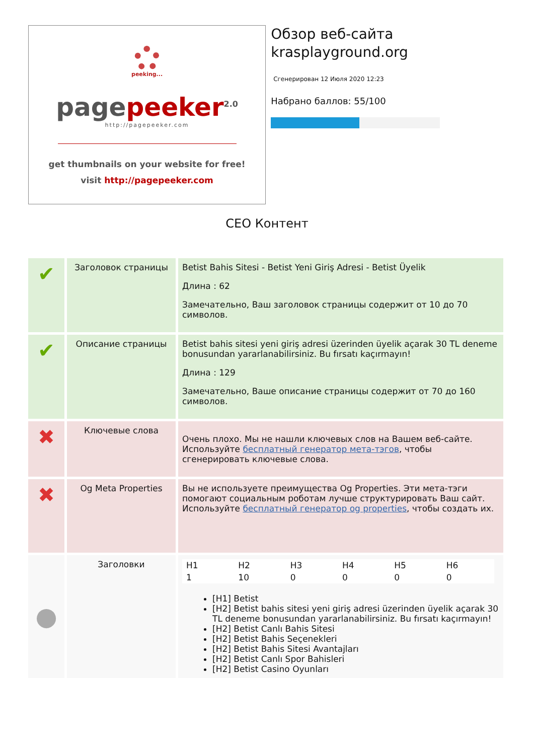peeking...
page peeker<sup>2.0</sup>
http://pagepeeker.com
get thumbnails on your website for free!
visit http://pagepeeker.com
Обзор веб-сайта krasplayground.org
Сгенерирован 12 Июля 2020 12:23
Набрано баллов: 55/100
СЕО Контент
| ✔ | Заголовок страницы | Betist Bahis Sitesi - Betist Yeni Giriş Adresi - Betist Üyelik Длина : 62 Замечательно, Ваш заголовок страницы содержит от 10 до 70 символов. |
| ✔ | Описание страницы | Betist bahis sitesi yeni giriş adresi üzerinden üyelik açarak 30 TL deneme bonusundan yararlanabilirsiniz. Bu fırsatı kaçırmayın! Длина : 129 Замечательно, Ваше описание страницы содержит от 70 до 160 символов. |
| ✖ | Ключевые слова | Очень плохо. Мы не нашли ключевых слов на Вашем веб-сайте. Используйте бесплатный генератор мета-тэгов , чтобы сгенерировать ключевые слова. |
| ✖ | Og Meta Properties | Вы не используете преимущества Og Properties. Эти мета-тэги помогают социальным роботам лучше структурировать Ваш сайт. Используйте бесплатный генератор og properties , чтобы создать их. |
| ● | Заголовки | / H1 / H2 / H3 / H4 / H5 / H6 / / 1 / 10 / 0 / 0 / 0 / 0 / [H1] Betist [H2] Betist bahis sitesi yeni giriş adresi üzerinden üyelik açarak 30 TL deneme bonusundan yararlanabilirsiniz. Bu fırsatı kaçırmayın! [H2] Betist Canlı Bahis Sitesi [H2] Betist Bahis Seçenekleri [H2] Betist Bahis Sitesi Avantajları [H2] Betist Canlı Spor Bahisleri [H2] Betist Casino Oyunları |